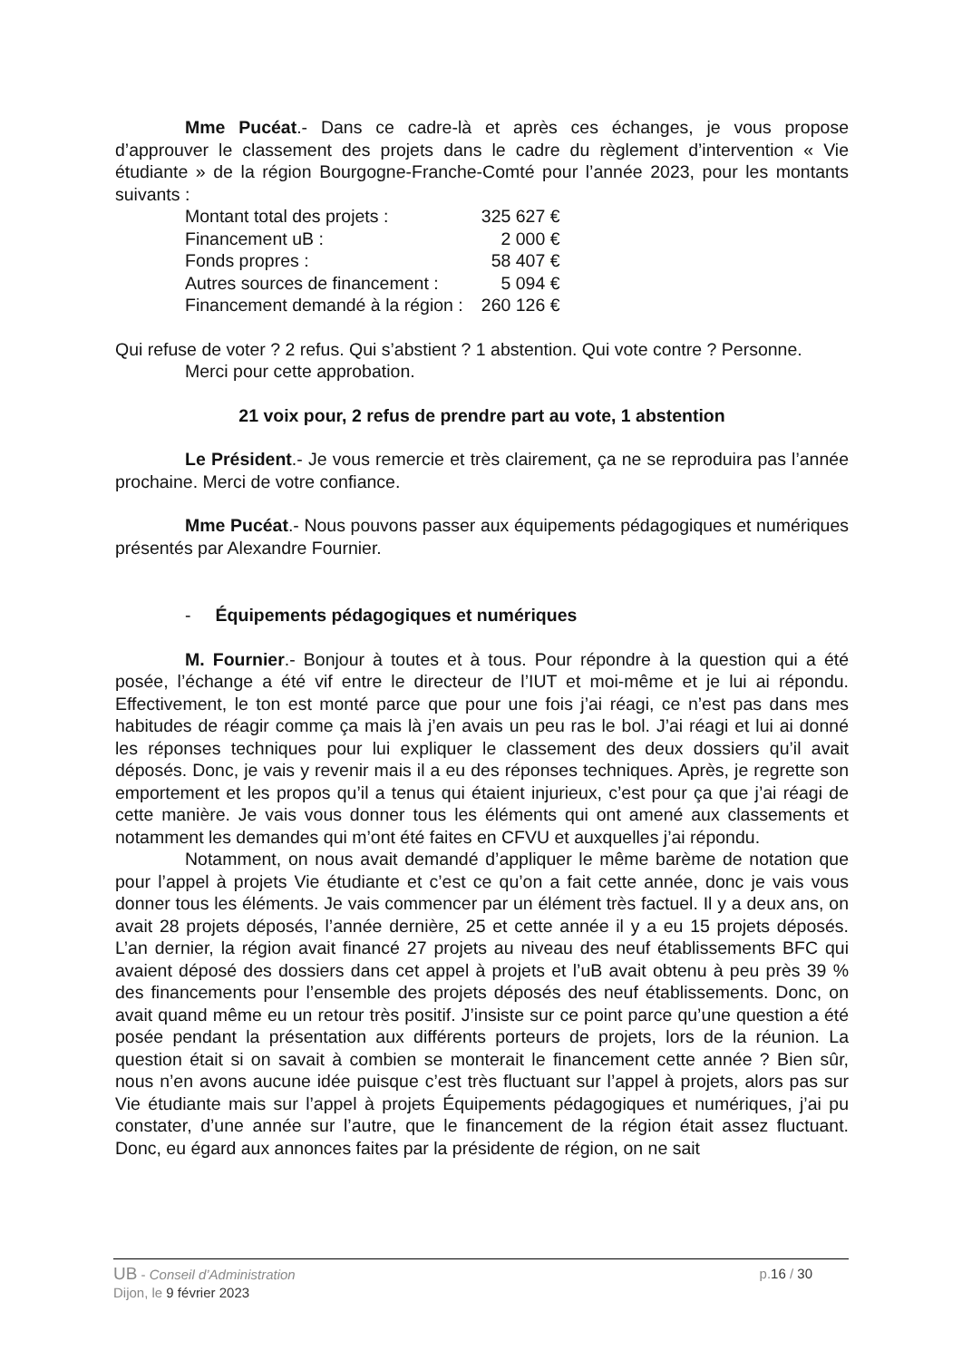Mme Pucéat.- Dans ce cadre-là et après ces échanges, je vous propose d’approuver le classement des projets dans le cadre du règlement d’intervention « Vie étudiante » de la région Bourgogne-Franche-Comté pour l’année 2023, pour les montants suivants :
| Montant total des projets : | 325 627 € |
| Financement uB : | 2 000 € |
| Fonds propres : | 58 407 € |
| Autres sources de financement : | 5 094 € |
| Financement demandé à la région : | 260 126 € |
Qui refuse de voter ? 2 refus. Qui s’abstient ? 1 abstention. Qui vote contre ? Personne.
Merci pour cette approbation.
21 voix pour, 2 refus de prendre part au vote, 1 abstention
Le Président.- Je vous remercie et très clairement, ça ne se reproduira pas l’année prochaine. Merci de votre confiance.
Mme Pucéat.- Nous pouvons passer aux équipements pédagogiques et numériques présentés par Alexandre Fournier.
- Équipements pédagogiques et numériques
M. Fournier.- Bonjour à toutes et à tous. Pour répondre à la question qui a été posée, l’échange a été vif entre le directeur de l’IUT et moi-même et je lui ai répondu. Effectivement, le ton est monté parce que pour une fois j’ai réagi, ce n’est pas dans mes habitudes de réagir comme ça mais là j’en avais un peu ras le bol. J’ai réagi et lui ai donné les réponses techniques pour lui expliquer le classement des deux dossiers qu’il avait déposés. Donc, je vais y revenir mais il a eu des réponses techniques. Après, je regrette son emportement et les propos qu’il a tenus qui étaient injurieux, c’est pour ça que j’ai réagi de cette manière. Je vais vous donner tous les éléments qui ont amené aux classements et notamment les demandes qui m’ont été faites en CFVU et auxquelles j’ai répondu.
Notamment, on nous avait demandé d’appliquer le même barème de notation que pour l’appel à projets Vie étudiante et c’est ce qu’on a fait cette année, donc je vais vous donner tous les éléments. Je vais commencer par un élément très factuel. Il y a deux ans, on avait 28 projets déposés, l’année dernière, 25 et cette année il y a eu 15 projets déposés. L’an dernier, la région avait financé 27 projets au niveau des neuf établissements BFC qui avaient déposé des dossiers dans cet appel à projets et l’uB avait obtenu à peu près 39 % des financements pour l’ensemble des projets déposés des neuf établissements. Donc, on avait quand même eu un retour très positif. J’insiste sur ce point parce qu’une question a été posée pendant la présentation aux différents porteurs de projets, lors de la réunion. La question était si on savait à combien se monterait le financement cette année ? Bien sûr, nous n’en avons aucune idée puisque c’est très fluctuant sur l’appel à projets, alors pas sur Vie étudiante mais sur l’appel à projets Équipements pédagogiques et numériques, j’ai pu constater, d’une année sur l’autre, que le financement de la région était assez fluctuant. Donc, eu égard aux annonces faites par la présidente de région, on ne sait
p.16 / 30 UB - Conseil d’Administration
Dijon, le 9 février 2023